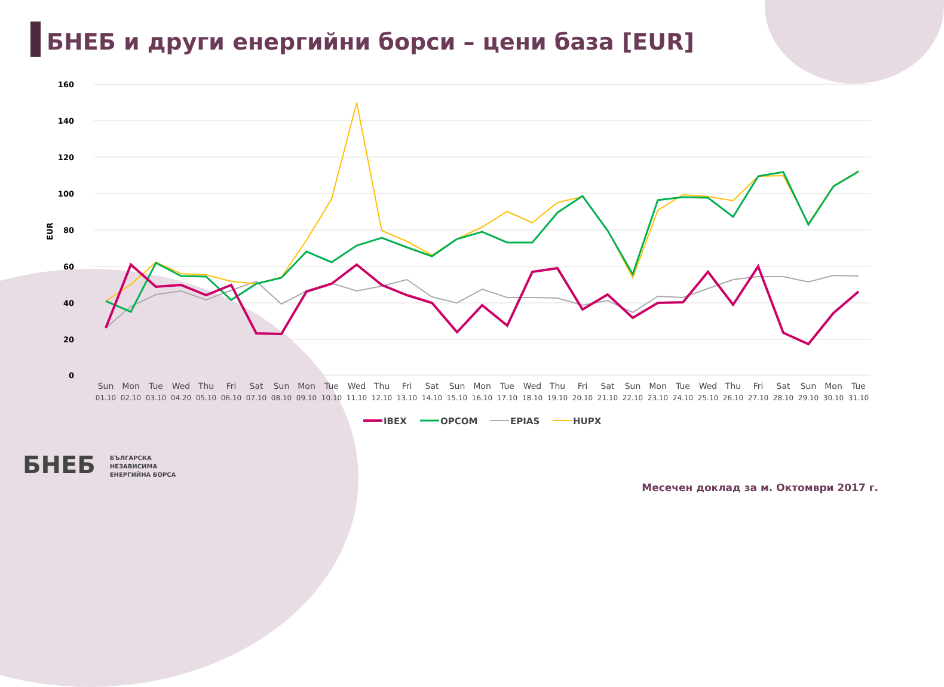БНЕБ и други енергийни борси – цени база [EUR]
160
140
120
100
80
60
40
20
0
EUR
Sun
Mon
Tue
Wed
Thu
Fri
Sat
Sun
Mon
Tue
Wed
Thu
Fri
Sat
Sun
Mon
Tue
Wed
Thu
Fri
Sat
Sun
Mon
Tue
Wed
Thu
Fri
Sat
Sun
Mon
Tue
01.10
02.10
03.10
04.20
05.10
06.10
07.10
08.10
09.10
10.10
11.10
12.10
13.10
14.10
15.10
16.10
17.10
18.10
19.10
20.10
21.10
22.10
23.10
24.10
25.10
26.10
27.10
28.10
29.10
30.10
31.10
IBEX
OPCOM
EPIAS
HUPX
БНЕБ БЪЛГАРСКА
НЕЗАВИСИМА
ЕНЕРГИЙНА БОРСА
Месечен доклад за м. Октомври 2017 г.